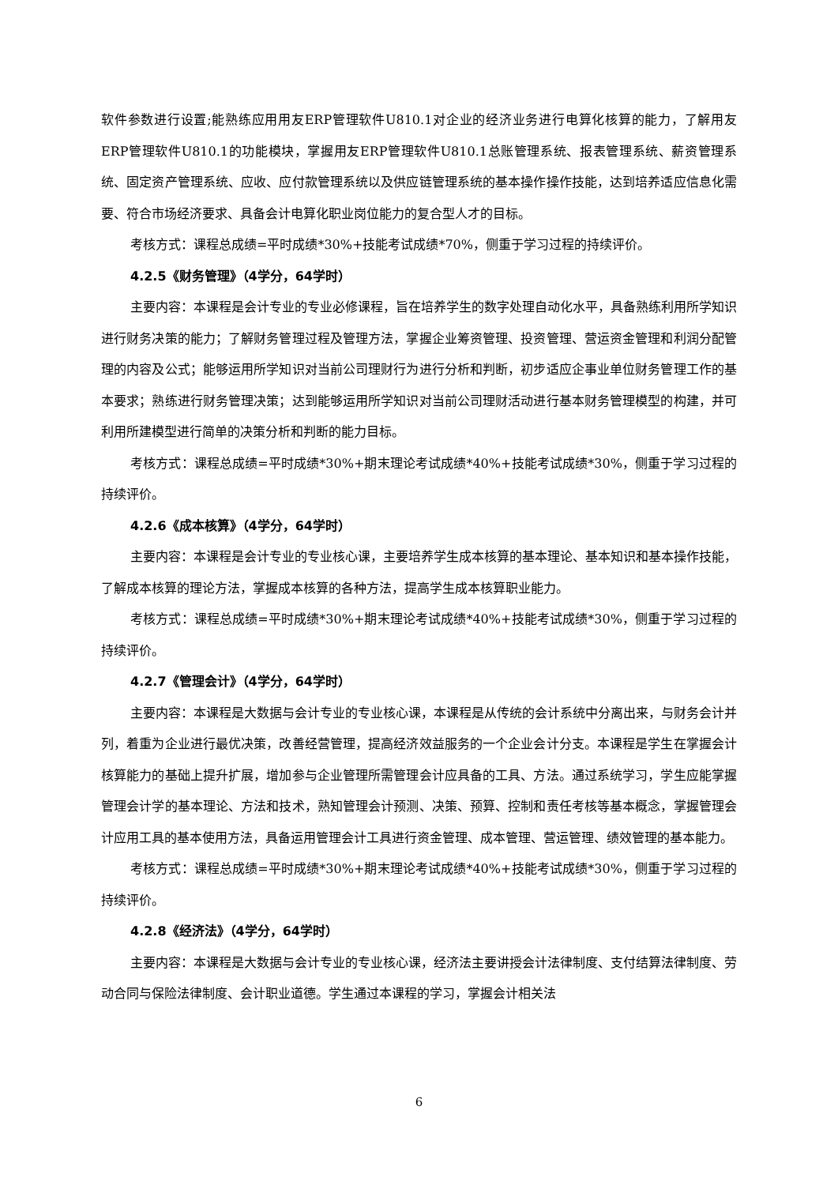软件参数进行设置;能熟练应用用友ERP管理软件U810.1对企业的经济业务进行电算化核算的能力，了解用友ERP管理软件U810.1的功能模块，掌握用友ERP管理软件U810.1总账管理系统、报表管理系统、薪资管理系统、固定资产管理系统、应收、应付款管理系统以及供应链管理系统的基本操作操作技能，达到培养适应信息化需要、符合市场经济要求、具备会计电算化职业岗位能力的复合型人才的目标。
考核方式：课程总成绩=平时成绩*30%+技能考试成绩*70%，侧重于学习过程的持续评价。
4.2.5《财务管理》（4学分，64学时）
主要内容：本课程是会计专业的专业必修课程，旨在培养学生的数字处理自动化水平，具备熟练利用所学知识进行财务决策的能力；了解财务管理过程及管理方法，掌握企业筹资管理、投资管理、营运资金管理和利润分配管理的内容及公式；能够运用所学知识对当前公司理财行为进行分析和判断，初步适应企事业单位财务管理工作的基本要求；熟练进行财务管理决策；达到能够运用所学知识对当前公司理财活动进行基本财务管理模型的构建，并可利用所建模型进行简单的决策分析和判断的能力目标。
考核方式：课程总成绩=平时成绩*30%+期末理论考试成绩*40%+技能考试成绩*30%，侧重于学习过程的持续评价。
4.2.6《成本核算》（4学分，64学时）
主要内容：本课程是会计专业的专业核心课，主要培养学生成本核算的基本理论、基本知识和基本操作技能，了解成本核算的理论方法，掌握成本核算的各种方法，提高学生成本核算职业能力。
考核方式：课程总成绩=平时成绩*30%+期末理论考试成绩*40%+技能考试成绩*30%，侧重于学习过程的持续评价。
4.2.7《管理会计》（4学分，64学时）
主要内容：本课程是大数据与会计专业的专业核心课，本课程是从传统的会计系统中分离出来，与财务会计并列，着重为企业进行最优决策，改善经营管理，提高经济效益服务的一个企业会计分支。本课程是学生在掌握会计核算能力的基础上提升扩展，增加参与企业管理所需管理会计应具备的工具、方法。通过系统学习，学生应能掌握管理会计学的基本理论、方法和技术，熟知管理会计预测、决策、预算、控制和责任考核等基本概念，掌握管理会计应用工具的基本使用方法，具备运用管理会计工具进行资金管理、成本管理、营运管理、绩效管理的基本能力。
考核方式：课程总成绩=平时成绩*30%+期末理论考试成绩*40%+技能考试成绩*30%，侧重于学习过程的持续评价。
4.2.8《经济法》（4学分，64学时）
主要内容：本课程是大数据与会计专业的专业核心课，经济法主要讲授会计法律制度、支付结算法律制度、劳动合同与保险法律制度、会计职业道德。学生通过本课程的学习，掌握会计相关法
6